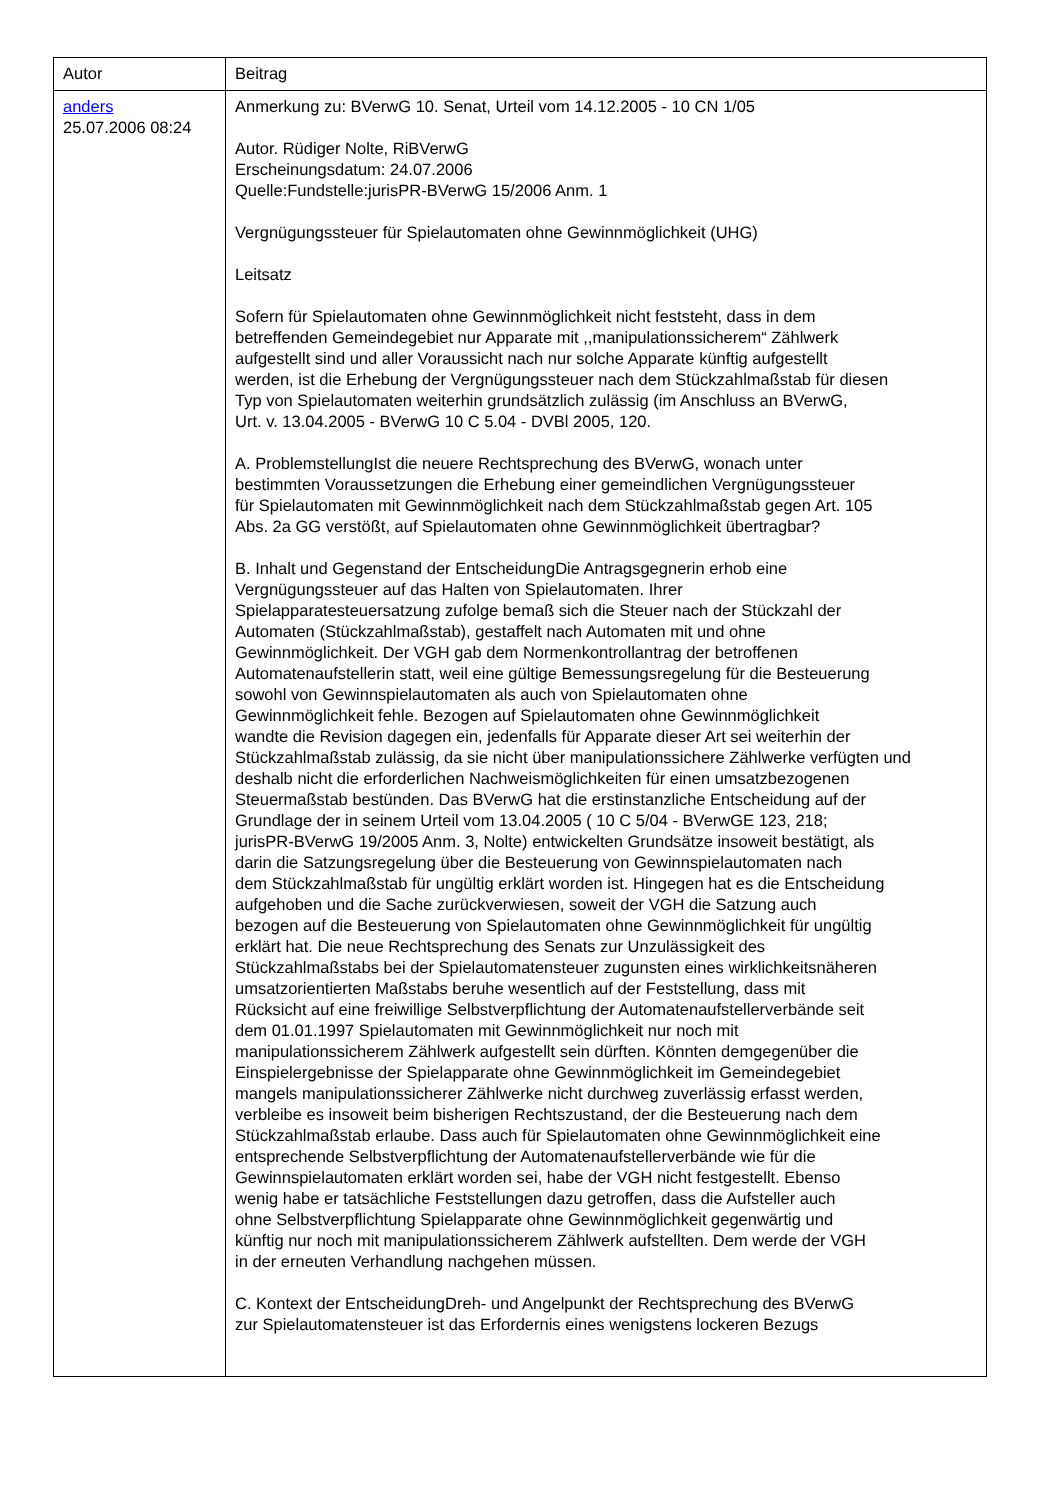| Autor | Beitrag |
| --- | --- |
| anders 25.07.2006 08:24 | Anmerkung zu: BVerwG 10. Senat, Urteil vom 14.12.2005 - 10 CN 1/05 Autor. Rüdiger Nolte, RiBVerwG Erscheinungsdatum: 24.07.2006 Quelle:Fundstelle:jurisPR-BVerwG 15/2006 Anm. 1 Vergnügungssteuer für Spielautomaten ohne Gewinnmöglichkeit (UHG) Leitsatz Sofern für Spielautomaten ohne Gewinnmöglichkeit nicht feststeht, dass in dem betreffenden Gemeindegebiet nur Apparate mit ,,manipulationssicherem“ Zählwerk aufgestellt sind und aller Voraussicht nach nur solche Apparate künftig aufgestellt werden, ist die Erhebung der Vergnügungssteuer nach dem Stückzahlmaßstab für diesen Typ von Spielautomaten weiterhin grundsätzlich zulässig (im Anschluss an BVerwG, Urt. v. 13.04.2005 - BVerwG 10 C 5.04 - DVBl 2005, 120. A. ProblemstellungIst die neuere Rechtsprechung des BVerwG, wonach unter bestimmten Voraussetzungen die Erhebung einer gemeindlichen Vergnügungssteuer für Spielautomaten mit Gewinnmöglichkeit nach dem Stückzahlmaßstab gegen Art. 105 Abs. 2a GG verstößt, auf Spielautomaten ohne Gewinnmöglichkeit übertragbar? B. Inhalt und Gegenstand der EntscheidungDie Antragsgegnerin erhob eine Vergnügungssteuer auf das Halten von Spielautomaten. Ihrer Spielapparatesteuersatzung zufolge bemaß sich die Steuer nach der Stückzahl der Automaten (Stückzahlmaßstab), gestaffelt nach Automaten mit und ohne Gewinnmöglichkeit. Der VGH gab dem Normenkontrollantrag der betroffenen Automatenaufstellerin statt, weil eine gültige Bemessungsregelung für die Besteuerung sowohl von Gewinnspielautomaten als auch von Spielautomaten ohne Gewinnmöglichkeit fehle. Bezogen auf Spielautomaten ohne Gewinnmöglichkeit wandte die Revision dagegen ein, jedenfalls für Apparate dieser Art sei weiterhin der Stückzahlmaßstab zulässig, da sie nicht über manipulationssichere Zählwerke verfügten und deshalb nicht die erforderlichen Nachweismöglichkeiten für einen umsatzbezogenen Steuermaßstab bestünden. Das BVerwG hat die erstinstanzliche Entscheidung auf der Grundlage der in seinem Urteil vom 13.04.2005 ( 10 C 5/04 - BVerwGE 123, 218; jurisPR-BVerwG 19/2005 Anm. 3, Nolte) entwickelten Grundsätze insoweit bestätigt, als darin die Satzungsregelung über die Besteuerung von Gewinnspielautomaten nach dem Stückzahlmaßstab für ungültig erklärt worden ist. Hingegen hat es die Entscheidung aufgehoben und die Sache zurückverwiesen, soweit der VGH die Satzung auch bezogen auf die Besteuerung von Spielautomaten ohne Gewinnmöglichkeit für ungültig erklärt hat. Die neue Rechtsprechung des Senats zur Unzulässigkeit des Stückzahlmaßstabs bei der Spielautomatensteuer zugunsten eines wirklichkeitsnäheren umsatzorientierten Maßstabs beruhe wesentlich auf der Feststellung, dass mit Rücksicht auf eine freiwillige Selbstverpflichtung der Automatenaufstellerverbände seit dem 01.01.1997 Spielautomaten mit Gewinnmöglichkeit nur noch mit manipulationssicherem Zählwerk aufgestellt sein dürften. Könnten demgegenüber die Einspielergebnisse der Spielapparate ohne Gewinnmöglichkeit im Gemeindegebiet mangels manipulationssicherer Zählwerke nicht durchweg zuverlässig erfasst werden, verbleibe es insoweit beim bisherigen Rechtszustand, der die Besteuerung nach dem Stückzahlmaßstab erlaube. Dass auch für Spielautomaten ohne Gewinnmöglichkeit eine entsprechende Selbstverpflichtung der Automatenaufstellerverbände wie für die Gewinnspielautomaten erklärt worden sei, habe der VGH nicht festgestellt. Ebenso wenig habe er tatsächliche Feststellungen dazu getroffen, dass die Aufsteller auch ohne Selbstverpflichtung Spielapparate ohne Gewinnmöglichkeit gegenwärtig und künftig nur noch mit manipulationssicherem Zählwerk aufstellten. Dem werde der VGH in der erneuten Verhandlung nachgehen müssen. C. Kontext der EntscheidungDreh- und Angelpunkt der Rechtsprechung des BVerwG zur Spielautomatensteuer ist das Erfordernis eines wenigstens lockeren Bezugs |